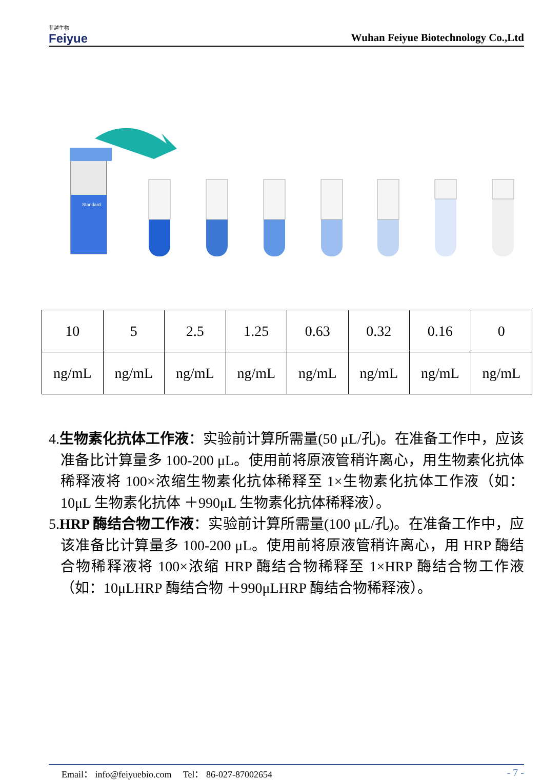菲越生物
Feiyue
Wuhan Feiyue Biotechnology Co.,Ltd
Standard
| 10 | 5 | 2.5 | 1.25 | 0.63 | 0.32 | 0.16 | 0 |
| ng/mL | ng/mL | ng/mL | ng/mL | ng/mL | ng/mL | ng/mL | ng/mL |
4.生物素化抗体工作液：实验前计算所需量(50 μL/孔)。在准备工作中，应该准备比计算量多 100-200 μL。使用前将原液管稍许离心，用生物素化抗体稀释液将 100×浓缩生物素化抗体稀释至 1×生物素化抗体工作液（如：10μL 生物素化抗体 ＋990μL 生物素化抗体稀释液）。
5.HRP 酶结合物工作液：实验前计算所需量(100 μL/孔)。在准备工作中，应该准备比计算量多 100-200 μL。使用前将原液管稍许离心，用 HRP 酶结合物稀释液将 100×浓缩 HRP 酶结合物稀释至 1×HRP 酶结合物工作液（如：10μLHRP 酶结合物 ＋990μLHRP 酶结合物稀释液）。
Email： info@feiyuebio.com Tel： 86-027-87002654 - 7 -